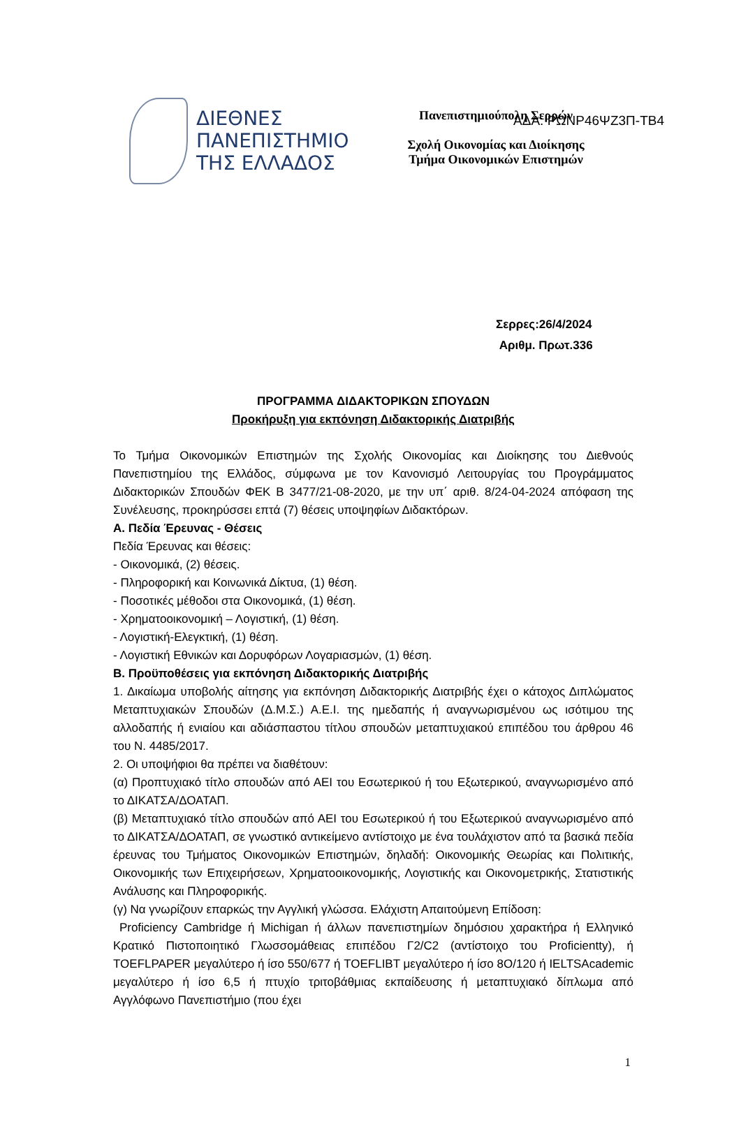ΑΔΑ: ΡΩΝΡ46ΨΖ3Π-ΤΒ4
ΔΙΕΘΝΕΣ
ΠΑΝΕΠΙΣΤΗΜΙΟ
ΤΗΣ ΕΛΛΑΔΟΣ
Πανεπιστημιούπολη Σερρών
Σχολή Οικονομίας και Διοίκησης
Τμήμα Οικονομικών Επιστημών
Σερρες:26/4/2024
Αριθμ. Πρωτ.336
ΠΡΟΓΡΑΜΜΑ ΔΙΔΑΚΤΟΡΙΚΩΝ ΣΠΟΥΔΩΝ
Προκήρυξη για εκπόνηση Διδακτορικής Διατριβής
Το Τμήμα Οικονομικών Επιστημών της Σχολής Οικονομίας και Διοίκησης του Διεθνούς Πανεπιστημίου της Ελλάδος, σύμφωνα με τον Κανονισμό Λειτουργίας του Προγράμματος Διδακτορικών Σπουδών ΦΕΚ Β 3477/21-08-2020, με την υπ΄ αριθ. 8/24-04-2024 απόφαση της Συνέλευσης, προκηρύσσει επτά (7) θέσεις υποψηφίων Διδακτόρων.
Α. Πεδία Έρευνας - Θέσεις
Πεδία Έρευνας και θέσεις:
- Οικονομικά, (2) θέσεις.
- Πληροφορική και Κοινωνικά Δίκτυα, (1) θέση.
- Ποσοτικές μέθοδοι στα Οικονομικά, (1) θέση.
- Χρηματοοικονομική – Λογιστική, (1) θέση.
- Λογιστική-Ελεγκτική, (1) θέση.
- Λογιστική Εθνικών και Δορυφόρων Λογαριασμών, (1) θέση.
Β. Προϋποθέσεις για εκπόνηση Διδακτορικής Διατριβής
1. Δικαίωμα υποβολής αίτησης για εκπόνηση Διδακτορικής Διατριβής έχει ο κάτοχος Διπλώματος Μεταπτυχιακών Σπουδών (Δ.Μ.Σ.) Α.Ε.Ι. της ημεδαπής ή αναγνωρισμένου ως ισότιμου της αλλοδαπής ή ενιαίου και αδιάσπαστου τίτλου σπουδών μεταπτυχιακού επιπέδου του άρθρου 46 του Ν. 4485/2017.
2. Οι υποψήφιοι θα πρέπει να διαθέτουν:
(α) Προπτυχιακό τίτλο σπουδών από ΑΕΙ του Εσωτερικού ή του Εξωτερικού, αναγνωρισμένο από το ΔΙΚΑΤΣΑ/ΔΟΑΤΑΠ.
(β) Μεταπτυχιακό τίτλο σπουδών από ΑΕΙ του Εσωτερικού ή του Εξωτερικού αναγνωρισμένο από το ΔΙΚΑΤΣΑ/ΔΟΑΤΑΠ, σε γνωστικό αντικείμενο αντίστοιχο με ένα τουλάχιστον από τα βασικά πεδία έρευνας του Τμήματος Οικονομικών Επιστημών, δηλαδή: Οικονομικής Θεωρίας και Πολιτικής, Οικονομικής των Επιχειρήσεων, Χρηματοοικονομικής, Λογιστικής και Οικονομετρικής, Στατιστικής Ανάλυσης και Πληροφορικής.
(γ) Να γνωρίζουν επαρκώς την Αγγλική γλώσσα. Ελάχιστη Απαιτούμενη Επίδοση:
Proficiency Cambridge ή Michigan ή άλλων πανεπιστημίων δημόσιου χαρακτήρα ή Ελληνικό Κρατικό Πιστοποιητικό Γλωσσομάθειας επιπέδου Γ2/C2 (αντίστοιχο του Proficientty), ή TOEFLPAPER μεγαλύτερο ή ίσο 550/677 ή TOEFLIBT μεγαλύτερο ή ίσο 8O/120 ή IELTSAcademic μεγαλύτερο ή ίσο 6,5 ή πτυχίο τριτοβάθμιας εκπαίδευσης ή μεταπτυχιακό δίπλωμα από Αγγλόφωνο Πανεπιστήμιο (που έχει
1